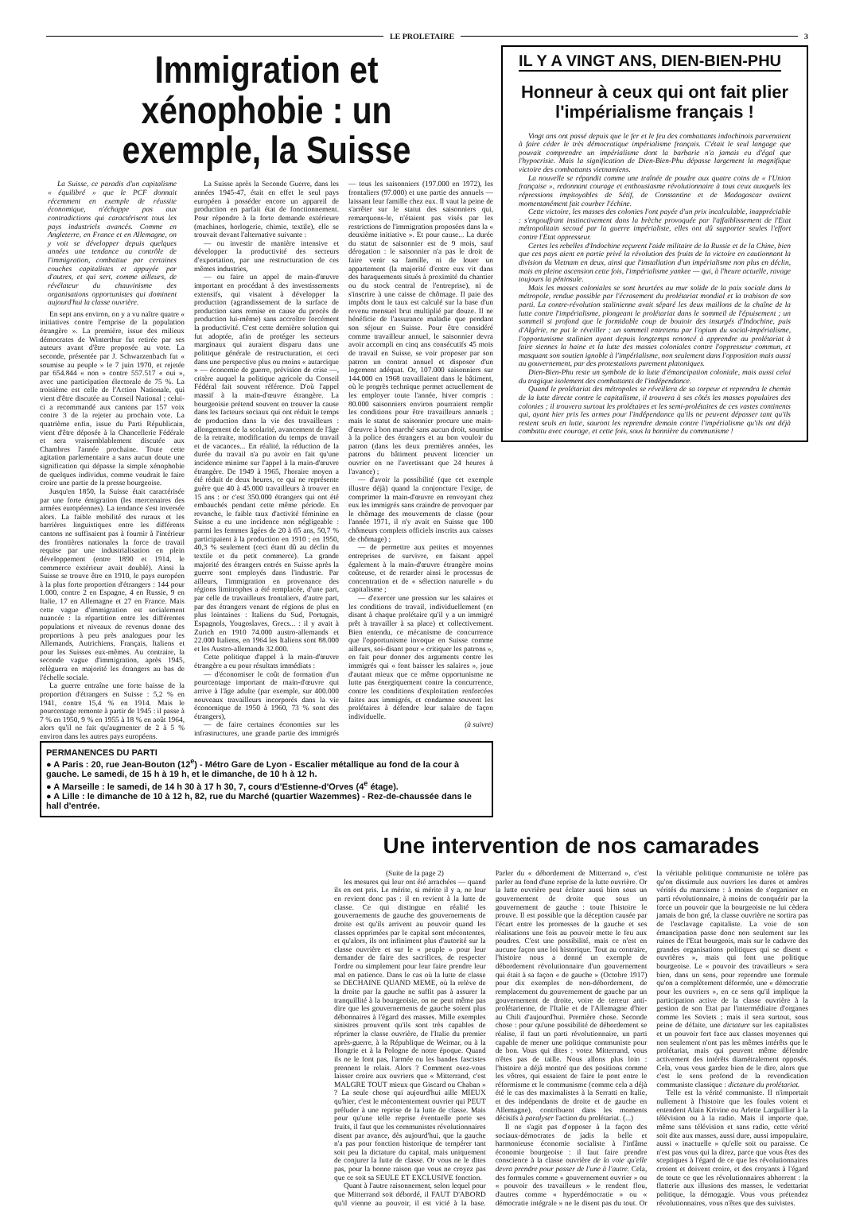LE PROLETAIRE 3
Immigration et xénophobie : un exemple, la Suisse
La Suisse, ce paradis d'un capitalisme « équilibré » que le PCF donnait récemment en exemple de réussite économique, n'échappe pas aux contradictions qui caractérisent tous les pays industriels avancés. Comme en Angleterre, en France et en Allemagne, on y voit se développer depuis quelques années une tendance au contrôle de l'immigration, combattue par certaines couches capitalistes et appuyée par d'autres, et qui sert, comme ailleurs, de révélateur du chauvinisme des organisations opportunistes qui dominent aujourd'hui la classe ouvrière.
En sept ans environ, on y a vu naître quatre « initiatives contre l'emprise de la population étrangère ». La première, issue des milieux démocrates de Winterthur fut retirée par ses auteurs avant d'être proposée au vote. La seconde, présentée par J. Schwarzenbach fut « soumise au peuple » le 7 juin 1970, et rejetée par 654.844 « non » contre 557.517 « oui », avec une participation électorale de 75 %. La troisième est celle de l'Action Nationale, qui vient d'être discutée au Conseil National ; celui-ci a recommandé aux cantons par 157 voix contre 3 de la rejeter au prochain vote. La quatrième enfin, issue du Parti Républicain, vient d'être déposée à la Chancellerie Fédérale et sera vraisemblablement discutée aux Chambres l'année prochaine. Toute cette agitation parlementaire a sans aucun doute une signification qui dépasse la simple xénophobie de quelques individus, comme voudrait le faire croire une partie de la presse bourgeoise.
Jusqu'en 1850, la Suisse était caractérisée par une forte émigration (les mercenaires des armées européennes). La tendance s'est inversée alors. La faible mobilité des ruraux et les barrières linguistiques entre les différents cantons ne suffisaient pas à fournir à l'intérieur des frontières nationales la force de travail requise par une industrialisation en plein développement (entre 1890 et 1914, le commerce extérieur avait doublé). Ainsi la Suisse se trouve être en 1910, le pays européen à la plus forte proportion d'étrangers : 144 pour 1.000, contre 2 en Espagne, 4 en Russie, 9 en Italie, 17 en Allemagne et 27 en France. Mais cette vague d'immigration est socialement nuancée : la répartition entre les différentes populations et niveaux de revenus donne des proportions à peu près analogues pour les Allemands, Autrichiens, Français, Italiens et pour les Suisses eux-mêmes. Au contraire, la seconde vague d'immigration, après 1945, relèguera en majorité les étrangers au bas de l'échelle sociale.
La guerre entraîne une forte baisse de la proportion d'étrangers en Suisse : 5,2 % en 1941, contre 15,4 % en 1914. Mais le pourcentage remonte à partir de 1945 : il passe à 7 % en 1950, 9 % en 1955 à 18 % en août 1964, alors qu'il ne fait qu'augmenter de 2 à 5 % environ dans les autres pays européens.
La Suisse après la Seconde Guerre, dans les années 1945-47, était en effet le seul pays européen à posséder encore un appareil de production en parfait état de fonctionnement. Pour répondre à la forte demande extérieure (machines, horlogerie, chimie, textile), elle se trouvait devant l'alternative suivante :
— ou investir de manière intensive et développer la productivité des secteurs d'exportation, par une restructuration de ces mêmes industries,
— ou faire un appel de main-d'œuvre important en procédant à des investissements extensifs, qui visaient à développer la production (agrandissement de la surface de production sans remise en cause du procès de production lui-même) sans accroître forcément la productivité. C'est cette dernière solution qui fut adoptée, afin de protéger les secteurs marginaux qui auraient disparu dans une politique générale de restructuration, et ceci dans une perspective plus ou moins « autarcique » — économie de guerre, prévision de crise —, critère auquel la politique agricole du Conseil Fédéral fait souvent référence. D'où l'appel massif à la main-d'œuvre étrangère. La bourgeoisie prétend souvent en trouver la cause dans les facteurs sociaux qui ont réduit le temps de production dans la vie des travailleurs : allongement de la scolarité, avancement de l'âge de la retraite, modification du temps de travail et de vacances... En réalité, la réduction de la durée du travail n'a pu avoir en fait qu'une incidence minime sur l'appel à la main-d'œuvre étrangère. De 1949 à 1965, l'horaire moyen a été réduit de deux heures, ce qui ne représente guère que 40 à 45.000 travailleurs à trouver en 15 ans : or c'est 350.000 étrangers qui ont été embauchés pendant cette même période. En revanche, le faible taux d'activité féminine en Suisse a eu une incidence non négligeable : parmi les femmes âgées de 20 à 65 ans, 50,7 % participaient à la production en 1910 ; en 1950, 40,3 % seulement (ceci étant dû au déclin du textile et du petit commerce). La grande majorité des étrangers entrés en Suisse après la guerre sont employés dans l'industrie. Par ailleurs, l'immigration en provenance des régions limitrophes a été remplacée, d'une part, par celle de travailleurs frontaliers, d'autre part, par des étrangers venant de régions de plus en plus lointaines : Italiens du Sud, Portugais, Espagnols, Yougoslaves, Grecs... : il y avait à Zurich en 1910 74.000 austro-allemands et 22.000 Italiens, en 1964 les Italiens sont 88.000 et les Austro-allemands 32.000.
Cette politique d'appel à la main-d'œuvre étrangère a eu pour résultats immédiats :
— d'économiser le coût de formation d'un pourcentage important de main-d'œuvre qui arrive à l'âge adulte (par exemple, sur 400.000 nouveaux travailleurs incorporés dans la vie économique de 1950 à 1960, 73 % sont des étrangers),
— de faire certaines économies sur les infrastructures, une grande partie des immigrés — tous les saisonniers (197.000 en 1972), les frontaliers (97.000) et une partie des annuels — laissant leur famille chez eux. Il vaut la peine de s'arrêter sur le statut des saisonniers qui, remarquons-le, n'étaient pas visés par les restrictions de l'immigration proposées dans la « deuxième initiative ». Et pour cause... La durée du statut de saisonnier est de 9 mois, sauf dérogation : le saisonnier n'a pas le droit de faire venir sa famille, ni de louer un appartement (la majorité d'entre eux vit dans des baraquements situés à proximité du chantier ou du stock central de l'entreprise), ni de s'inscrire à une caisse de chômage. Il paie des impôts dont le taux est calculé sur la base d'un revenu mensuel brut multiplié par douze. Il ne bénéficie de l'assurance maladie que pendant son séjour en Suisse. Pour être considéré comme travailleur annuel, le saisonnier devra avoir accompli en cinq ans consécutifs 45 mois de travail en Suisse, se voir proposer par son patron un contrat annuel et disposer d'un logement adéquat. Or, 107.000 saisonniers sur 144.000 en 1968 travaillaient dans le bâtiment, où le progrès technique permet actuellement de les employer toute l'année, hiver compris : 80.000 saisonniers environ pourraient remplir les conditions pour être travailleurs annuels ; mais le statut de saisonnier procure une main-d'œuvre à bon marché sans aucun droit, soumise à la police des étrangers et au bon vouloir du patron (dans les deux premières années, les patrons du bâtiment peuvent licencier un ouvrier en ne l'avertissant que 24 heures à l'avance) ;
— d'avoir la possibilité (que cet exemple illustre déjà) quand la conjoncture l'exige, de comprimer la main-d'œuvre en renvoyant chez eux les immigrés sans craindre de provoquer par le chômage des mouvements de classe (pour l'année 1971, il n'y avait en Suisse que 100 chômeurs complets officiels inscrits aux caisses de chômage) ;
— de permettre aux petites et moyennes entreprises de survivre, en faisant appel également à la main-d'œuvre étrangère moins coûteuse, et de retarder ainsi le processus de concentration et de « sélection naturelle » du capitalisme ;
— d'exercer une pression sur les salaires et les conditions de travail, individuellement (en disant à chaque prolétaire qu'il y a un immigré prêt à travailler à sa place) et collectivement. Bien entendu, ce mécanisme de concurrence que l'opportunisme invoque en Suisse comme ailleurs, soi-disant pour « critiquer les patrons », en fait pour donner des arguments contre les immigrés qui « font baisser les salaires », joue d'autant mieux que ce même opportunisme ne lutte pas énergiquement contre la concurrence, contre les conditions d'exploitation renforcées faites aux immigrés, et condamne souvent les prolétaires à défendre leur salaire de façon individuelle.
(à suivre)
PERMANENCES DU PARTI
● A Paris : 20, rue Jean-Bouton (12<sup>e</sup>) - Métro Gare de Lyon - Escalier métallique au fond de la cour à gauche. Le samedi, de 15 h à 19 h, et le dimanche, de 10 h à 12 h.
● A Marseille : le samedi, de 14 h 30 à 17 h 30, 7, cours d'Estienne-d'Orves (4<sup>e</sup> étage).
● A Lille : le dimanche de 10 à 12 h, 82, rue du Marché (quartier Wazemmes) - Rez-de-chaussée dans le hall d'entrée.
IL Y A VINGT ANS, DIEN-BIEN-PHU
Honneur à ceux qui ont fait plier l'impérialisme français !
Vingt ans ont passé depuis que le fer et le feu des combattants indochinois parvenaient à faire céder le très démocratique impérialisme français. C'était le seul langage que pouvait comprendre un impérialisme dont la barbarie n'a jamais eu d'égal que l'hypocrisie. Mais la signification de Dien-Bien-Phu dépasse largement la magnifique victoire des combattants vietnamiens.
La nouvelle se répandit comme une traînée de poudre aux quatre coins de « l'Union française », redonnant courage et enthousiasme révolutionnaire à tous ceux auxquels les répressions impitoyables de Sétif, de Constantine et de Madagascar avaient momentanément fait courber l'échine.
Cette victoire, les masses des colonies l'ont payée d'un prix incalculable, inappréciable : s'engouffrant instinctivement dans la brèche provoquée par l'affaiblissement de l'Etat métropolitain secoué par la guerre impérialiste, elles ont dû supporter seules l'effort contre l'Etat oppresseur.
Certes les rebelles d'Indochine reçurent l'aide militaire de la Russie et de la Chine, bien que ces pays aient en partie privé la révolution des fruits de la victoire en cautionnant la division du Vietnam en deux, ainsi que l'installation d'un impérialisme non plus en déclin, mais en pleine ascension cette fois, l'impérialisme yankee — qui, à l'heure actuelle, ravage toujours la péninsule.
Mais les masses coloniales se sont heurtées au mur solide de la paix sociale dans la métropole, rendue possible par l'écrasement du prolétariat mondial et la trahison de son parti. La contre-révolution stalinienne avait séparé les deux maillons de la chaîne de la lutte contre l'impérialisme, plongeant le prolétariat dans le sommeil de l'épuisement ; un sommeil si profond que le formidable coup de boutoir des insurgés d'Indochine, puis d'Algérie, ne put le réveiller ; un sommeil entretenu par l'opium du social-impérialisme, l'opportunisme stalinien ayant depuis longtemps renoncé à apprendre au prolétariat à faire siennes la haine et la lutte des masses coloniales contre l'oppresseur commun, et masquant son soutien ignoble à l'impérialisme, non seulement dans l'opposition mais aussi au gouvernement, par des protestations purement platoniques.
Dien-Bien-Phu reste un symbole de la lutte d'émancipation coloniale, mais aussi celui du tragique isolement des combattants de l'indépendance.
Quand le prolétariat des métropoles se réveillera de sa torpeur et reprendra le chemin de la lutte directe contre le capitalisme, il trouvera à ses côtés les masses populaires des colonies ; il trouvera surtout les prolétaires et les semi-prolétaires de ces vastes continents qui, ayant hier pris les armes pour l'indépendance qu'ils ne peuvent dépasser tant qu'ils restent seuls en lutte, sauront les reprendre demain contre l'impérialisme qu'ils ont déjà combattu avec courage, et cette fois, sous la bannière du communisme !
Une intervention de nos camarades
(Suite de la page 2)
les mesures qui leur ont été arrachées — quand ils en ont pris. Le mérite, si mérite il y a, ne leur en revient donc pas : il en revient à la lutte de classe. Ce qui distingue en réalité les gouvernements de gauche des gouvernements de droite est qu'ils arrivent au pouvoir quand les classes opprimées par le capital sont mécontentes, et qu'alors, ils ont infiniment plus d'autorité sur la classe ouvrière et sur le « peuple » pour leur demander de faire des sacrifices, de respecter l'ordre ou simplement pour leur faire prendre leur mal en patience. Dans le cas où la lutte de classe se DECHAINE QUAND MEME, où la relève de la droite par la gauche ne suffit pas à assurer la tranquillité à la bourgeoisie, on ne peut même pas dire que les gouvernements de gauche soient plus débonnaires à l'égard des masses. Mille exemples sinistres prouvent qu'ils sont très capables de réprimer la classe ouvrière, de l'Italie du premier après-guerre, à la République de Weimar, ou à la Hongrie et à la Pologne de notre époque. Quand ils ne le font pas, l'armée ou les bandes fascistes prennent le relais. Alors ? Comment osez-vous laisser croire aux ouvriers que « Mitterrand, c'est MALGRE TOUT mieux que Giscard ou Chaban » ? La seule chose qui aujourd'hui aille MIEUX qu'hier, c'est le mécontentement ouvrier qui PEUT préluder à une reprise de la lutte de classe. Mais pour qu'une telle reprise éventuelle porte ses fruits, il faut que les communistes révolutionnaires disent par avance, dès aujourd'hui, que la gauche n'a pas pour fonction historique de tempérer tant soit peu la dictature du capital, mais uniquement de conjurer la lutte de classe. Or vous ne le dites pas, pour la bonne raison que vous ne croyez pas que ce soit sa SEULE ET EXCLUSIVE fonction.
Quant à l'autre raisonnement, selon lequel pour que Mitterrand soit débordé, il FAUT D'ABORD qu'il vienne au pouvoir, il est vicié à la base. Parler du « débordement de Mitterrand », c'est parler au fond d'une reprise de la lutte ouvrière. Or la lutte ouvrière peut éclater aussi bien sous un gouvernement de droite que sous un gouvernement de gauche : toute l'histoire le prouve. Il est possible que la déception causée par l'écart entre les promesses de la gauche et ses réalisations une fois au pouvoir mette le feu aux poudres. C'est une possibilité, mais ce n'est en aucune façon une loi historique. Tout au contraire, l'histoire nous a donné un exemple de débordement révolutionnaire d'un gouvernement qui était à sa façon « de gauche » (Octobre 1917) pour dix exemples de non-débordement, de remplacement du gouvernement de gauche par un gouvernement de droite, voire de terreur anti-prolétarienne, de l'Italie et de l'Allemagne d'hier au Chili d'aujourd'hui. Première chose. Seconde chose : pour qu'une possibilité de débordement se réalise, il faut un parti révolutionnaire, un parti capable de mener une politique communiste pour de bon. Vous qui dites : votez Mitterrand, vous n'êtes pas de taille. Nous allons plus loin : l'histoire a déjà montré que des positions comme les vôtres, qui essaient de faire le pont entre le réformisme et le communisme (comme cela a déjà été le cas des maximalistes à la Serratti en Italie, et des indépendants de droite et de gauche en Allemagne), contribuent dans les moments décisifs à paralyser l'action du prolétariat. (...)
Il ne s'agit pas d'opposer à la façon des sociaux-démocrates de jadis la belle et harmonieuse économie socialiste à l'infâme économie bourgeoise : il faut faire prendre conscience à la classe ouvrière de la voie qu'elle devra prendre pour passer de l'une à l'autre. Cela, des formules comme « gouvernement ouvrier » ou « pouvoir des travailleurs » le rendent flou, d'autres comme « hyperdémocratie » ou « démocratie intégrale » ne le disent pas du tout. Or la véritable politique communiste ne tolère pas qu'on dissimule aux ouvriers les dures et amères vérités du marxisme : à moins de s'organiser en parti révolutionnaire, à moins de conquérir par la force un pouvoir que la bourgeoisie ne lui cèdera jamais de bon gré, la classe ouvrière ne sortira pas de l'esclavage capitaliste. La voie de son émancipation passe donc non seulement sur les ruines de l'Etat bourgeois, mais sur le cadavre des grandes organisations politiques qui se disent « ouvrières », mais qui font une politique bourgeoise. Le « pouvoir des travailleurs » sera bien, dans un sens, pour reprendre une formule qu'on a complètement déformée, une « démocratie pour les ouvriers », en ce sens qu'il implique la participation active de la classe ouvrière à la gestion de son Etat par l'intermédiaire d'organes comme les Soviets ; mais il sera surtout, sous peine de défaite, une dictature sur les capitalistes et un pouvoir fort face aux classes moyennes qui non seulement n'ont pas les mêmes intérêts que le prolétariat, mais qui peuvent même défendre activement des intérêts diamétralement opposés. Cela, vous vous gardez bien de le dire, alors que c'est le sens profond de la revendication communiste classique : dictature du prolétariat.
Telle est la vérité communiste. Il n'importait nullement à l'histoire que les foules voient et entendent Alain Krivine ou Arlette Larguillier à la télévision ou à la radio. Mais il importe que, même sans télévision et sans radio, cette vérité soit dite aux masses, aussi dure, aussi impopulaire, aussi « inactuelle » qu'elle soit ou paraisse. Ce n'est pas vous qui la direz, parce que vous êtes des sceptiques à l'égard de ce que les révolutionnaires croient et doivent croire, et des croyants à l'égard de toute ce que les révolutionnaires abhorrent : la flatterie aux illusions des masses, le vedettariat politique, la démogagie. Vous vous prétendez révolutionnaires, vous n'êtes que des suivistes.